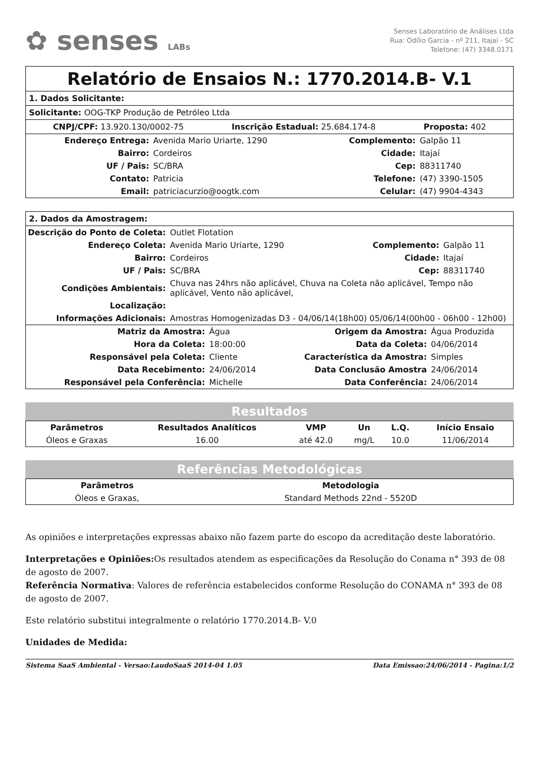✿ senses LABs
Senses Laboratório de Análises Ltda
Rua: Odílio Garcia - nº 211, Itajaí - SC
Telefone: (47) 3348.0171
Relatório de Ensaios N.: 1770.2014.B- V.1
1. Dados Solicitante:
Solicitante: OOG-TKP Produção de Petróleo Ltda
CNPJ/CPF: 13.920.130/0002-75 Inscrição Estadual: 25.684.174-8 Proposta: 402
| Endereço Entrega: | Avenida Mario Uriarte, 1290 | Complemento: | Galpão 11 |
| Bairro: | Cordeiros | Cidade: | Itajaí |
| UF / Pais: | SC/BRA | Cep: | 88311740 |
| Contato: | Patricia | Telefone: | (47) 3390-1505 |
| Email: | patriciacurzio@oogtk.com | Celular: | (47) 9904-4343 |
2. Dados da Amostragem:
| Descrição do Ponto de Coleta: | Outlet Flotation | | |
| Endereço Coleta: | Avenida Mario Uriarte, 1290 | Complemento: | Galpão 11 |
| Bairro: | Cordeiros | Cidade: | Itajaí |
| UF / Pais: | SC/BRA | Cep: | 88311740 |
| Condições Ambientais: | Chuva nas 24hrs não aplicável, Chuva na Coleta não aplicável, Tempo não aplicável, Vento não aplicável, | | |
| Localização: | | | |
| Informações Adicionais: | Amostras Homogenizadas D3 - 04/06/14(18h00) 05/06/14(00h00 - 06h00 - 12h00) | | |
| Matriz da Amostra: | Água | Origem da Amostra: | Água Produzida |
| Hora da Coleta: | 18:00:00 | Data da Coleta: | 04/06/2014 |
| Responsável pela Coleta: | Cliente | Característica da Amostra: | Simples |
| Data Recebimento: | 24/06/2014 | Data Conclusão Amostra | 24/06/2014 |
| Responsável pela Conferência: | Michelle | Data Conferência: | 24/06/2014 |
Resultados
| Parâmetros | Resultados Analíticos | VMP | Un | L.Q. | Início Ensaio |
| --- | --- | --- | --- | --- | --- |
| Óleos e Graxas | 16.00 | até 42.0 | mg/L | 10.0 | 11/06/2014 |
Referências Metodológicas
| Parâmetros | Metodologia |
| --- | --- |
| Óleos e Graxas, | Standard Methods 22nd - 5520D |
As opiniões e interpretações expressas abaixo não fazem parte do escopo da acreditação deste laboratório.
Interpretações e Opiniões: Os resultados atendem as especificações da Resolução do Conama n° 393 de 08 de agosto de 2007.
Referência Normativa: Valores de referência estabelecidos conforme Resolução do CONAMA n° 393 de 08 de agosto de 2007.
Este relatório substitui integralmente o relatório 1770.2014.B- V.0
Unidades de Medida:
Sistema SaaS Ambiental - Versao:LaudoSaaS 2014-04 1.05 Data Emissao:24/06/2014 - Pagina:1/2